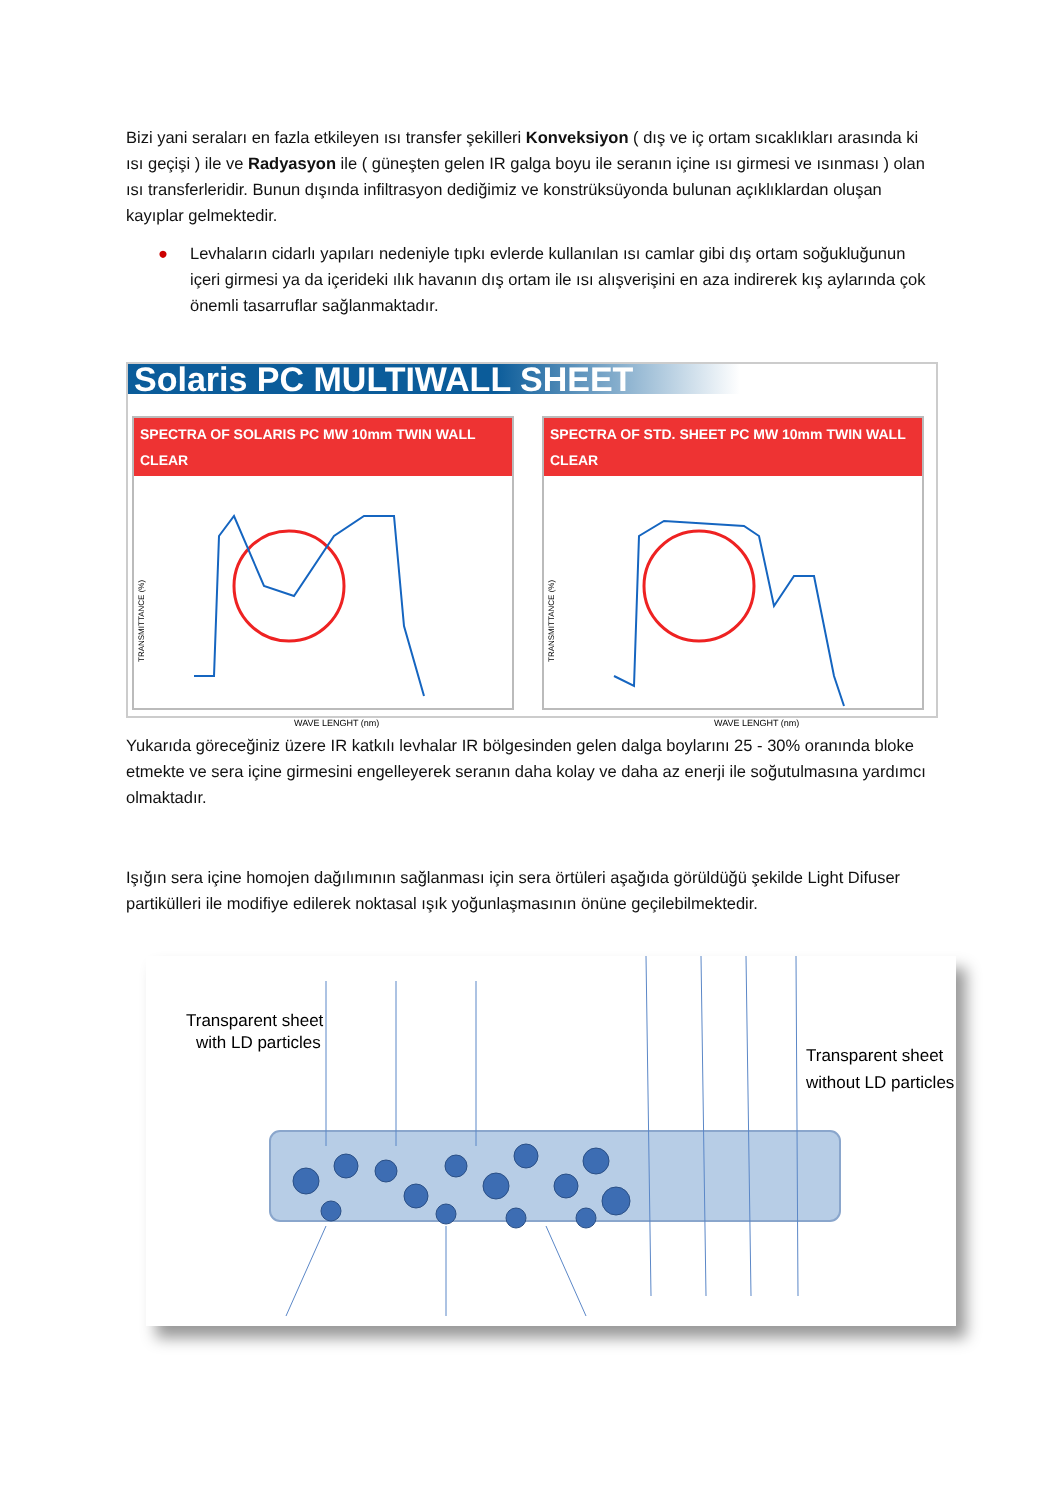Bizi yani seraları en fazla etkileyen ısı transfer şekilleri Konveksiyon ( dış ve iç ortam sıcaklıkları arasında ki ısı geçişi ) ile ve Radyasyon ile ( güneşten gelen IR galga boyu ile seranın içine ısı girmesi ve ısınması ) olan ısı transferleridir. Bunun dışında infiltrasyon dediğimiz ve konstrüksüyonda bulunan açıklıklardan oluşan kayıplar gelmektedir.
● Levhaların cidarlı yapıları nedeniyle tıpkı evlerde kullanılan ısı camlar gibi dış ortam soğukluğunun içeri girmesi ya da içerideki ılık havanın dış ortam ile ısı alışverişini en aza indirerek kış aylarında çok önemli tasarruflar sağlanmaktadır.
Solaris PC MULTIWALL SHEET
SPECTRA OF SOLARIS PC MW 10mm TWIN WALL CLEAR
WAVE LENGHT (nm)
TRANSMITTANCE (%)
SPECTRA OF STD. SHEET PC MW 10mm TWIN WALL CLEAR
WAVE LENGHT (nm)
TRANSMITTANCE (%)
Yukarıda göreceğiniz üzere IR katkılı levhalar IR bölgesinden gelen dalga boylarını 25 - 30% oranında bloke etmekte ve sera içine girmesini engelleyerek seranın daha kolay ve daha az enerji ile soğutulmasına yardımcı olmaktadır.
Işığın sera içine homojen dağılımının sağlanması için sera örtüleri aşağıda görüldüğü şekilde Light Difuser partikülleri ile modifiye edilerek noktasal ışık yoğunlaşmasının önüne geçilebilmektedir.
Transparent sheet
with LD particles
Transparent sheet
without LD particles